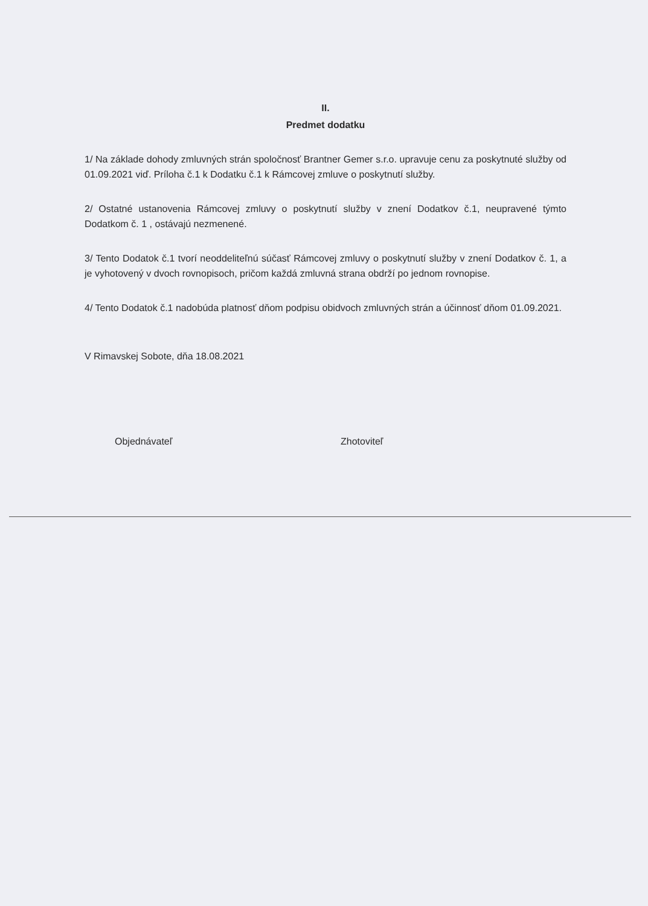II.
Predmet dodatku
1/ Na základe dohody zmluvných strán spoločnosť Brantner Gemer s.r.o. upravuje cenu za poskytnuté služby od 01.09.2021 viď. Príloha č.1 k Dodatku č.1 k Rámcovej zmluve o poskytnutí služby.
2/ Ostatné ustanovenia Rámcovej zmluvy o poskytnutí služby v znení Dodatkov č.1, neupravené týmto Dodatkom č. 1 , ostávajú nezmenené.
3/ Tento Dodatok č.1 tvorí neoddeliteľnú súčasť Rámcovej zmluvy o poskytnutí služby v znení Dodatkov č. 1, a je vyhotovený v dvoch rovnopisoch, pričom každá zmluvná strana obdrží po jednom rovnopise.
4/ Tento Dodatok č.1 nadobúda platnosť dňom podpisu obidvoch zmluvných strán a účinnosť dňom 01.09.2021.
V Rimavskej Sobote, dňa 18.08.2021
Objednávateľ Zhotoviteľ